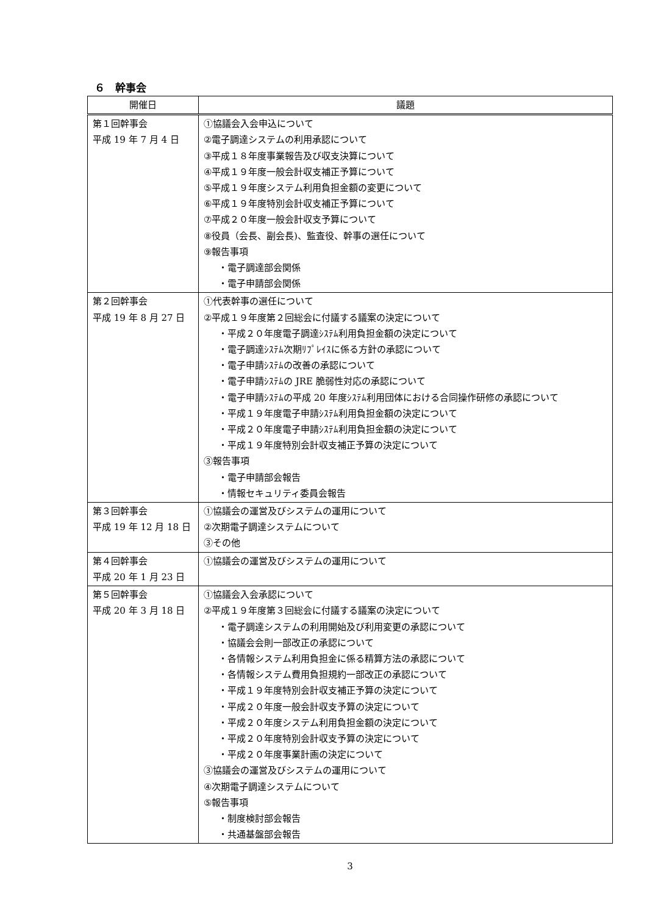６　幹事会
| 開催日 | 議題 |
| --- | --- |
| 第１回幹事会 平成 19 年 7 月 4 日 | ①協議会入会申込について ②電子調達システムの利用承認について ③平成１８年度事業報告及び収支決算について ④平成１９年度一般会計収支補正予算について ⑤平成１９年度システム利用負担金額の変更について ⑥平成１９年度特別会計収支補正予算について ⑦平成２０年度一般会計収支予算について ⑧役員（会長、副会長)、監査役、幹事の選任について ⑨報告事項 ・電子調達部会関係 ・電子申請部会関係 |
| 第２回幹事会 平成 19 年 8 月 27 日 | ①代表幹事の選任について ②平成１９年度第２回総会に付議する議案の決定について ・平成２０年度電子調達ｼｽﾃﾑ利用負担金額の決定について ・電子調達ｼｽﾃﾑ次期ﾘﾌﾟﾚｲｽに係る方針の承認について ・電子申請ｼｽﾃﾑの改善の承認について ・電子申請ｼｽﾃﾑの JRE 脆弱性対応の承認について ・電子申請ｼｽﾃﾑの平成 20 年度ｼｽﾃﾑ利用団体における合同操作研修の承認について ・平成１９年度電子申請ｼｽﾃﾑ利用負担金額の決定について ・平成２０年度電子申請ｼｽﾃﾑ利用負担金額の決定について ・平成１９年度特別会計収支補正予算の決定について ③報告事項 ・電子申請部会報告 ・情報セキュリティ委員会報告 |
| 第３回幹事会 平成 19 年 12 月 18 日 | ①協議会の運営及びシステムの運用について ②次期電子調達システムについて ③その他 |
| 第４回幹事会 平成 20 年 1 月 23 日 | ①協議会の運営及びシステムの運用について |
| 第５回幹事会 平成 20 年 3 月 18 日 | ①協議会入会承認について ②平成１９年度第３回総会に付議する議案の決定について ・電子調達システムの利用開始及び利用変更の承認について ・協議会会則一部改正の承認について ・各情報システム利用負担金に係る精算方法の承認について ・各情報システム費用負担規約一部改正の承認について ・平成１９年度特別会計収支補正予算の決定について ・平成２０年度一般会計収支予算の決定について ・平成２０年度システム利用負担金額の決定について ・平成２０年度特別会計収支予算の決定について ・平成２０年度事業計画の決定について ③協議会の運営及びシステムの運用について ④次期電子調達システムについて ⑤報告事項 ・制度検討部会報告 ・共通基盤部会報告 |
3